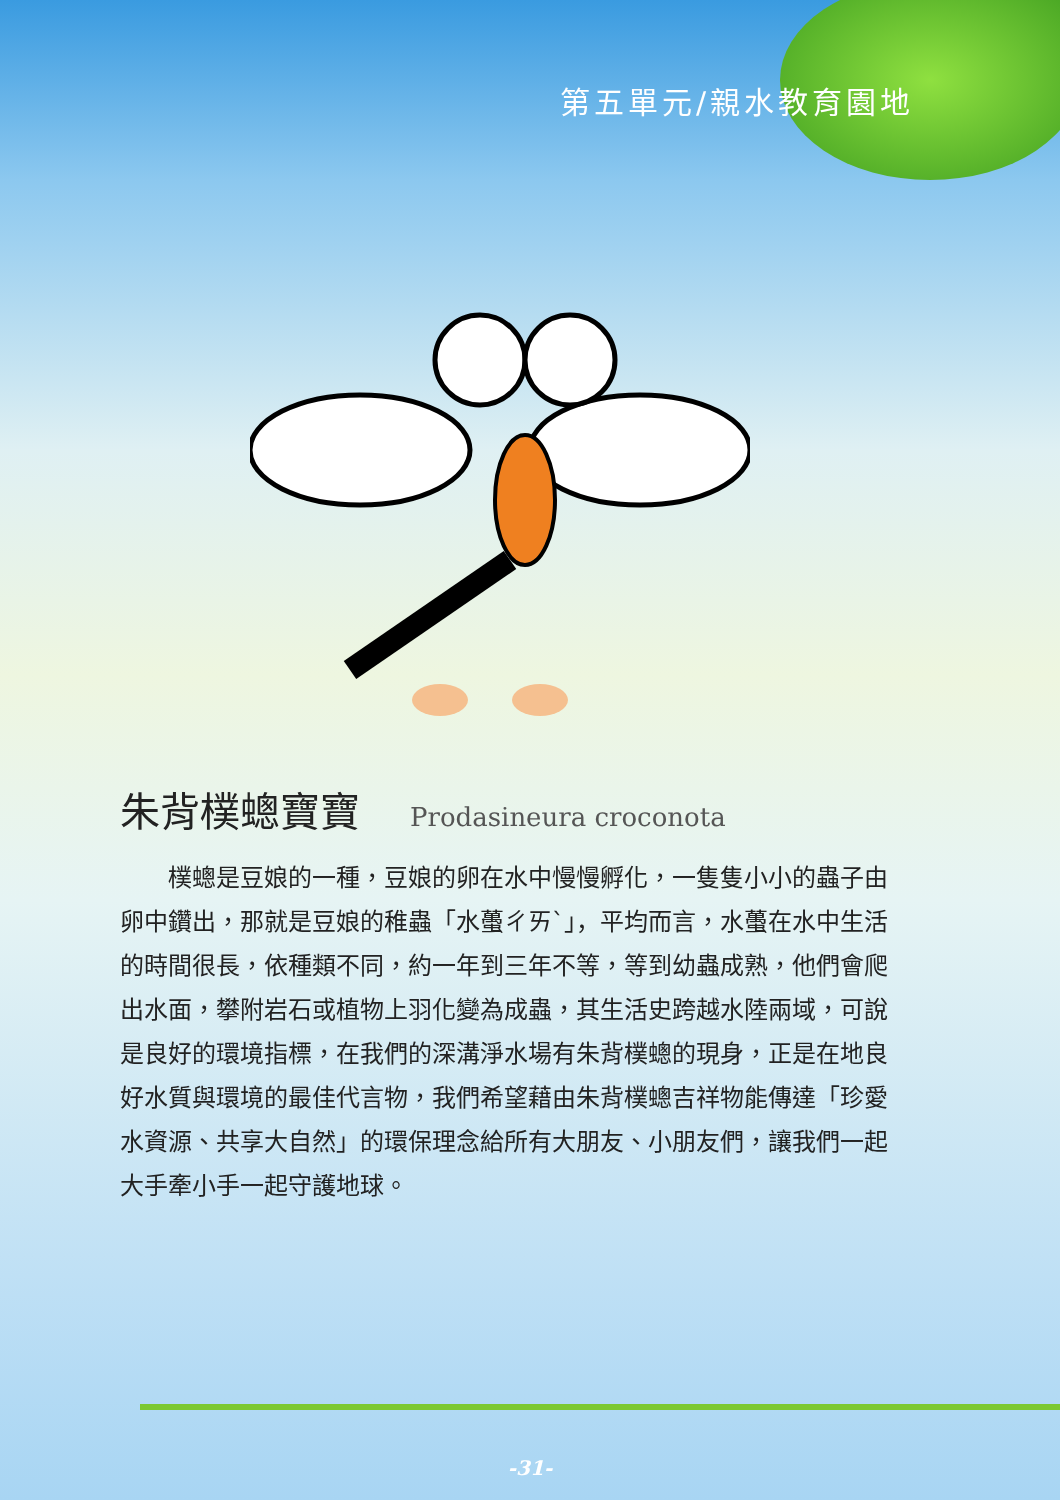第五單元/親水教育園地
朱背樸蟌寶寶 Prodasineura croconota
樸蟌是豆娘的一種，豆娘的卵在水中慢慢孵化，一隻隻小小的蟲子由卵中鑽出，那就是豆娘的稚蟲「水蠆ㄔㄞˋ」，平均而言，水蠆在水中生活的時間很長，依種類不同，約一年到三年不等，等到幼蟲成熟，他們會爬出水面，攀附岩石或植物上羽化變為成蟲，其生活史跨越水陸兩域，可說是良好的環境指標，在我們的深溝淨水場有朱背樸蟌的現身，正是在地良好水質與環境的最佳代言物，我們希望藉由朱背樸蟌吉祥物能傳達「珍愛水資源、共享大自然」的環保理念給所有大朋友、小朋友們，讓我們一起大手牽小手一起守護地球。
-31-